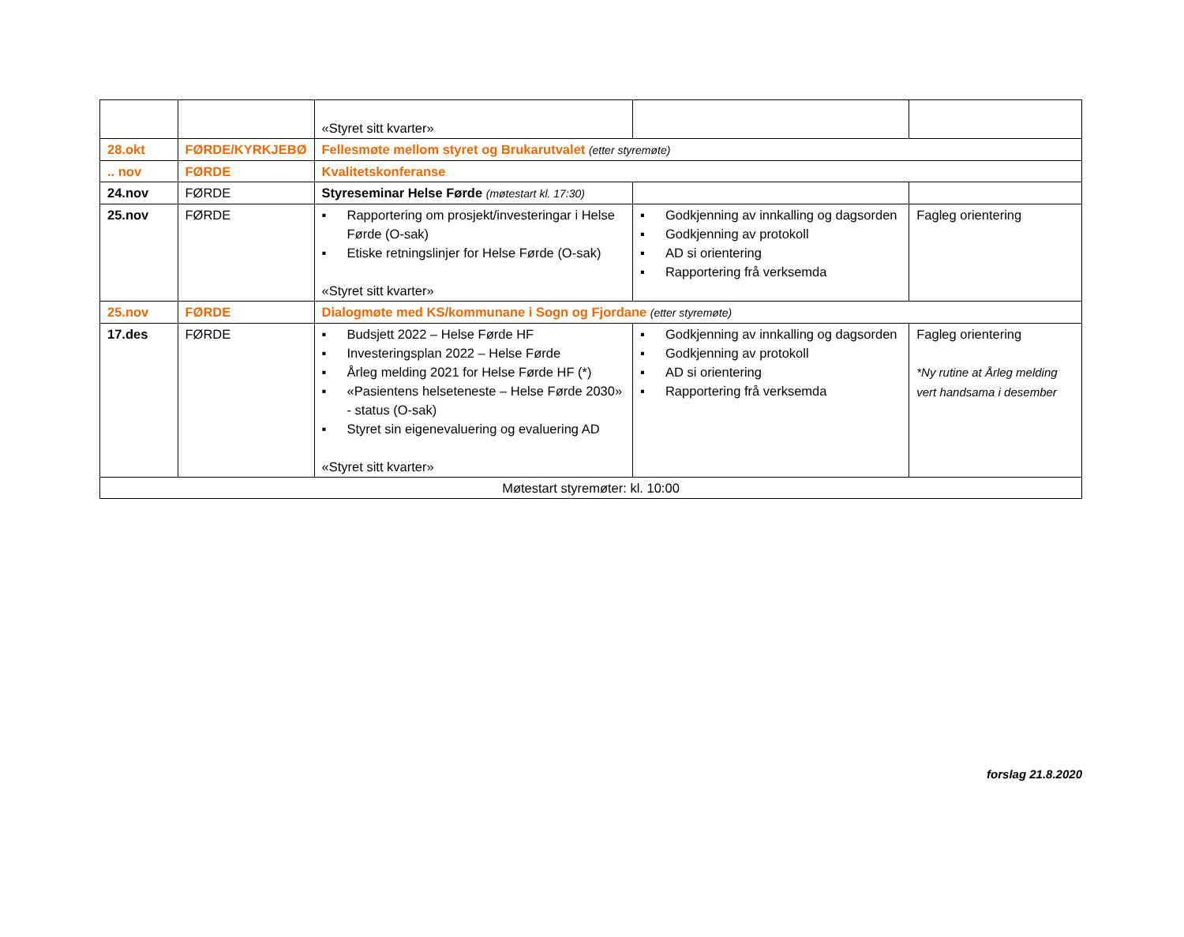| | | «Styret sitt kvarter» | | |
| 28.okt | FØRDE/KYRKJEBØ | Fellesmøte mellom styret og Brukarutvalet (etter styremøte) | | |
| .. nov | FØRDE | Kvalitetskonferanse | | |
| 24.nov | FØRDE | Styreseminar Helse Førde (møtestart kl. 17:30) | | |
| 25.nov | FØRDE | ▪ Rapportering om prosjekt/investeringar i Helse Førde (O-sak) ▪ Etiske retningslinjer for Helse Førde (O-sak) «Styret sitt kvarter» | ▪ Godkjenning av innkalling og dagsorden ▪ Godkjenning av protokoll ▪ AD si orientering ▪ Rapportering frå verksemda | Fagleg orientering |
| 25.nov | FØRDE | Dialogmøte med KS/kommunane i Sogn og Fjordane (etter styremøte) | | |
| 17.des | FØRDE | ▪ Budsjett 2022 – Helse Førde HF ▪ Investeringsplan 2022 – Helse Førde ▪ Årleg melding 2021 for Helse Førde HF (*) ▪ «Pasientens helseteneste – Helse Førde 2030» - status (O-sak) ▪ Styret sin eigenevaluering og evaluering AD «Styret sitt kvarter» | ▪ Godkjenning av innkalling og dagsorden ▪ Godkjenning av protokoll ▪ AD si orientering ▪ Rapportering frå verksemda | Fagleg orientering *Ny rutine at Årleg melding vert handsama i desember |
| Møtestart styremøter: kl. 10:00 | | | | |
forslag 21.8.2020